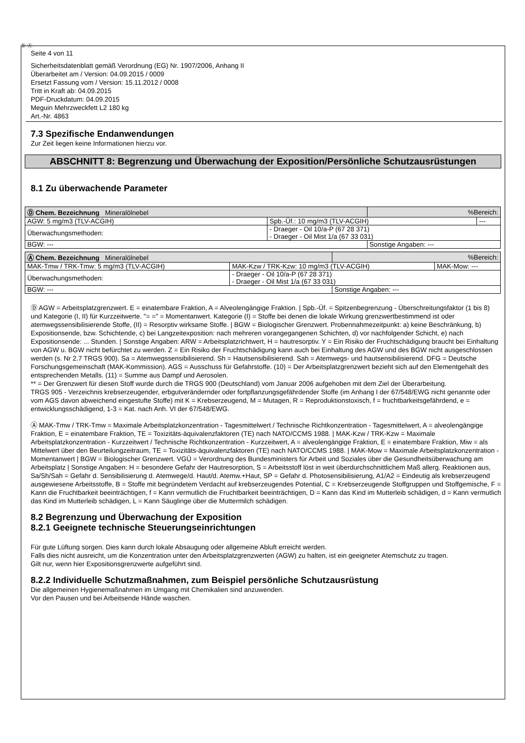Ⓓ Ⓐ
Seite 4 von 11
Sicherheitsdatenblatt gemäß Verordnung (EG) Nr. 1907/2006, Anhang II
Überarbeitet am / Version: 04.09.2015 / 0009
Ersetzt Fassung vom / Version: 15.11.2012 / 0008
Tritt in Kraft ab: 04.09.2015
PDF-Druckdatum: 04.09.2015
Meguin Mehrzweckfett L2 180 kg
Art.-Nr. 4863
7.3 Spezifische Endanwendungen
Zur Zeit liegen keine Informationen hierzu vor.
ABSCHNITT 8: Begrenzung und Überwachung der Exposition/Persönliche Schutzausrüstungen
8.1 Zu überwachende Parameter
| Ⓓ Chem. Bezeichnung Mineralölnebel | | %Bereich: | |
| --- | --- | --- | --- |
| AGW: 5 mg/m3 (TLV-ACGIH) | Spb.-Üf.: 10 mg/m3 (TLV-ACGIH) | | --- |
| Überwachungsmethoden: | - Draeger - Oil 10/a-P (67 28 371) - Draeger - Oil Mist 1/a (67 33 031) | | |
| BGW: --- | | Sonstige Angaben: --- | |
| Ⓐ Chem. Bezeichnung Mineralölnebel | | %Bereich: | |
| --- | --- | --- | --- |
| MAK-Tmw / TRK-Tmw: 5 mg/m3 (TLV-ACGIH) | MAK-Kzw / TRK-Kzw: 10 mg/m3 (TLV-ACGIH) | | MAK-Mow: --- |
| Überwachungsmethoden: | - Draeger - Oil 10/a-P (67 28 371) - Draeger - Oil Mist 1/a (67 33 031) | | |
| BGW: --- | | Sonstige Angaben: --- | |
Ⓓ AGW = Arbeitsplatzgrenzwert. E = einatembare Fraktion, A = Alveolengängige Fraktion. | Spb.-Üf. = Spitzenbegrenzung - Überschreitungsfaktor (1 bis 8) und Kategorie (I, II) für Kurzzeitwerte. "= =" = Momentanwert. Kategorie (I) = Stoffe bei denen die lokale Wirkung grenzwertbestimmend ist oder atemwegssensibilisierende Stoffe, (II) = Resorptiv wirksame Stoffe. | BGW = Biologischer Grenzwert. Probennahmezeitpunkt: a) keine Beschränkung, b) Expositionsende, bzw. Schichtende, c) bei Langzeitexposition: nach mehreren vorangegangenen Schichten, d) vor nachfolgender Schicht, e) nach Expositionsende: ... Stunden. | Sonstige Angaben: ARW = Arbeitsplatzrichtwert, H = hautresorptiv. Y = Ein Risiko der Fruchtschädigung braucht bei Einhaltung von AGW u. BGW nicht befürchtet zu werden. Z = Ein Risiko der Fruchtschädigung kann auch bei Einhaltung des AGW und des BGW nicht ausgeschlossen werden (s. Nr 2.7 TRGS 900). Sa = Atemwegssensibilisierend. Sh = Hautsensibilisierend. Sah = Atemwegs- und hautsensibilisierend. DFG = Deutsche Forschungsgemeinschaft (MAK-Kommission). AGS = Ausschuss für Gefahrstoffe. (10) = Der Arbeitsplatzgrenzwert bezieht sich auf den Elementgehalt des entsprechenden Metalls. (11) = Summe aus Dampf und Aerosolen.
** = Der Grenzwert für diesen Stoff wurde durch die TRGS 900 (Deutschland) vom Januar 2006 aufgehoben mit dem Ziel der Überarbeitung.
TRGS 905 - Verzeichnis krebserzeugender, erbgutverändernder oder fortpflanzungsgefährdender Stoffe (im Anhang I der 67/548/EWG nicht genannte oder vom AGS davon abweichend eingestufte Stoffe) mit K = Krebserzeugend, M = Mutagen, R = Reproduktionstoxisch, f = fruchtbarkeitsgefährdend, e = entwicklungsschädigend, 1-3 = Kat. nach Anh. VI der 67/548/EWG.
Ⓐ MAK-Tmw / TRK-Tmw = Maximale Arbeitsplatzkonzentration - Tagesmittelwert / Technische Richtkonzentration - Tagesmittelwert, A = alveolengängige Fraktion, E = einatembare Fraktion, TE = Toxizitäts-äquivalenzfaktoren (TE) nach NATO/CCMS 1988. | MAK-Kzw / TRK-Kzw = Maximale Arbeitsplatzkonzentration - Kurzzeitwert / Technische Richtkonzentration - Kurzzeitwert, A = alveolengängige Fraktion, E = einatembare Fraktion, Miw = als Mittelwert über den Beurteilungzeitraum, TE = Toxizitäts-äquivalenzfaktoren (TE) nach NATO/CCMS 1988. | MAK-Mow = Maximale Arbeitsplatzkonzentration - Momentanwert | BGW = Biologischer Grenzwert. VGÜ = Verordnung des Bundesministers für Arbeit und Soziales über die Gesundheitsüberwachung am Arbeitsplatz | Sonstige Angaben: H = besondere Gefahr der Hautresorption, S = Arbeitsstoff löst in weit überdurchschnittlichem Maß allerg. Reaktionen aus, Sa/Sh/Sah = Gefahr d. Sensibilisierung d. Atemwege/d. Haut/d. Atemw.+Haut, SP = Gefahr d. Photosensibilisierung, A1/A2 = Eindeutig als krebserzeugend ausgewiesene Arbeitsstoffe, B = Stoffe mit begründetem Verdacht auf krebserzeugendes Potential, C = Krebserzeugende Stoffgruppen und Stoffgemische, F = Kann die Fruchtbarkeit beeinträchtigen, f = Kann vermutlich die Fruchtbarkeit beeinträchtigen, D = Kann das Kind im Mutterleib schädigen, d = Kann vermutlich das Kind im Mutterleib schädigen, L = Kann Säuglinge über die Muttermilch schädigen.
8.2 Begrenzung und Überwachung der Exposition
8.2.1 Geeignete technische Steuerungseinrichtungen
Für gute Lüftung sorgen. Dies kann durch lokale Absaugung oder allgemeine Abluft erreicht werden.
Falls dies nicht ausreicht, um die Konzentration unter den Arbeitsplatzgrenzwerten (AGW) zu halten, ist ein geeigneter Atemschutz zu tragen.
Gilt nur, wenn hier Expositionsgrenzwerte aufgeführt sind.
8.2.2 Individuelle Schutzmaßnahmen, zum Beispiel persönliche Schutzausrüstung
Die allgemeinen Hygienemaßnahmen im Umgang mit Chemikalien sind anzuwenden.
Vor den Pausen und bei Arbeitsende Hände waschen.